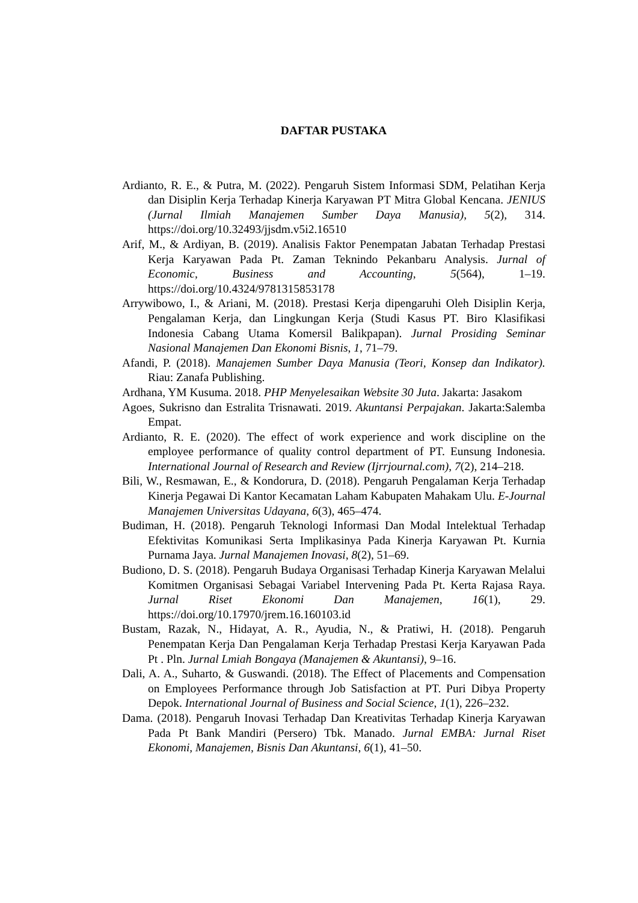DAFTAR PUSTAKA
Ardianto, R. E., & Putra, M. (2022). Pengaruh Sistem Informasi SDM, Pelatihan Kerja dan Disiplin Kerja Terhadap Kinerja Karyawan PT Mitra Global Kencana. JENIUS (Jurnal Ilmiah Manajemen Sumber Daya Manusia), 5(2), 314. https://doi.org/10.32493/jjsdm.v5i2.16510
Arif, M., & Ardiyan, B. (2019). Analisis Faktor Penempatan Jabatan Terhadap Prestasi Kerja Karyawan Pada Pt. Zaman Teknindo Pekanbaru Analysis. Jurnal of Economic, Business and Accounting, 5(564), 1–19. https://doi.org/10.4324/9781315853178
Arrywibowo, I., & Ariani, M. (2018). Prestasi Kerja dipengaruhi Oleh Disiplin Kerja, Pengalaman Kerja, dan Lingkungan Kerja (Studi Kasus PT. Biro Klasifikasi Indonesia Cabang Utama Komersil Balikpapan). Jurnal Prosiding Seminar Nasional Manajemen Dan Ekonomi Bisnis, 1, 71–79.
Afandi, P. (2018). Manajemen Sumber Daya Manusia (Teori, Konsep dan Indikator). Riau: Zanafa Publishing.
Ardhana, YM Kusuma. 2018. PHP Menyelesaikan Website 30 Juta. Jakarta: Jasakom
Agoes, Sukrisno dan Estralita Trisnawati. 2019. Akuntansi Perpajakan. Jakarta:Salemba Empat.
Ardianto, R. E. (2020). The effect of work experience and work discipline on the employee performance of quality control department of PT. Eunsung Indonesia. International Journal of Research and Review (Ijrrjournal.com), 7(2), 214–218.
Bili, W., Resmawan, E., & Kondorura, D. (2018). Pengaruh Pengalaman Kerja Terhadap Kinerja Pegawai Di Kantor Kecamatan Laham Kabupaten Mahakam Ulu. E-Journal Manajemen Universitas Udayana, 6(3), 465–474.
Budiman, H. (2018). Pengaruh Teknologi Informasi Dan Modal Intelektual Terhadap Efektivitas Komunikasi Serta Implikasinya Pada Kinerja Karyawan Pt. Kurnia Purnama Jaya. Jurnal Manajemen Inovasi, 8(2), 51–69.
Budiono, D. S. (2018). Pengaruh Budaya Organisasi Terhadap Kinerja Karyawan Melalui Komitmen Organisasi Sebagai Variabel Intervening Pada Pt. Kerta Rajasa Raya. Jurnal Riset Ekonomi Dan Manajemen, 16(1), 29. https://doi.org/10.17970/jrem.16.160103.id
Bustam, Razak, N., Hidayat, A. R., Ayudia, N., & Pratiwi, H. (2018). Pengaruh Penempatan Kerja Dan Pengalaman Kerja Terhadap Prestasi Kerja Karyawan Pada Pt . Pln. Jurnal Lmiah Bongaya (Manajemen & Akuntansi), 9–16.
Dali, A. A., Suharto, & Guswandi. (2018). The Effect of Placements and Compensation on Employees Performance through Job Satisfaction at PT. Puri Dibya Property Depok. International Journal of Business and Social Science, 1(1), 226–232.
Dama. (2018). Pengaruh Inovasi Terhadap Dan Kreativitas Terhadap Kinerja Karyawan Pada Pt Bank Mandiri (Persero) Tbk. Manado. Jurnal EMBA: Jurnal Riset Ekonomi, Manajemen, Bisnis Dan Akuntansi, 6(1), 41–50.